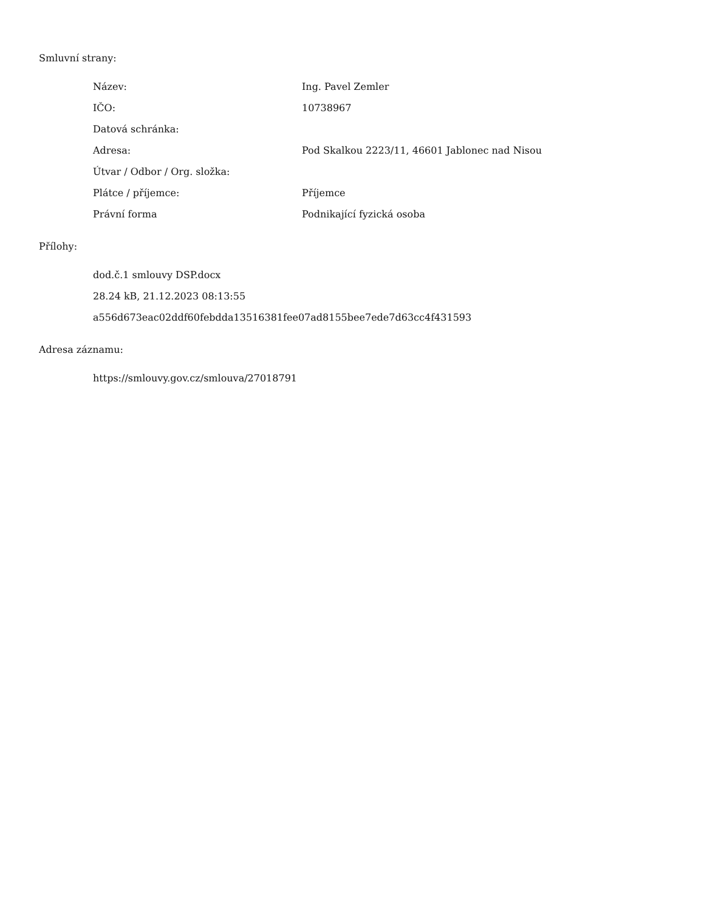Smluvní strany:
| Název: | Ing. Pavel Zemler |
| IČO: | 10738967 |
| Datová schránka: | |
| Adresa: | Pod Skalkou 2223/11, 46601 Jablonec nad Nisou |
| Útvar / Odbor / Org. složka: | |
| Plátce / příjemce: | Příjemce |
| Právní forma | Podnikající fyzická osoba |
Přílohy:
dod.č.1 smlouvy DSP.docx
28.24 kB, 21.12.2023 08:13:55
a556d673eac02ddf60febdda13516381fee07ad8155bee7ede7d63cc4f431593
Adresa záznamu:
https://smlouvy.gov.cz/smlouva/27018791